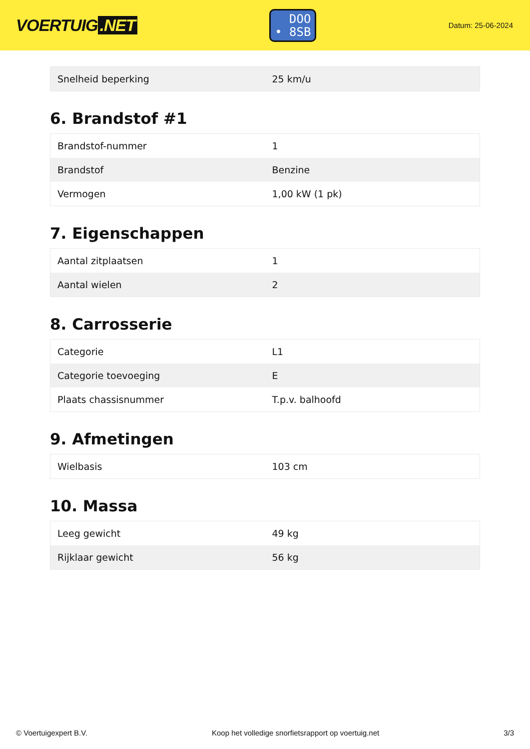VOERTUIG.NET
DOO
• 8SB
Datum: 25-06-2024
| Snelheid beperking | 25 km/u |
6. Brandstof #1
| Brandstof-nummer | 1 |
| Brandstof | Benzine |
| Vermogen | 1,00 kW (1 pk) |
7. Eigenschappen
| Aantal zitplaatsen | 1 |
| Aantal wielen | 2 |
8. Carrosserie
| Categorie | L1 |
| Categorie toevoeging | E |
| Plaats chassisnummer | T.p.v. balhoofd |
9. Afmetingen
| Wielbasis | 103 cm |
10. Massa
| Leeg gewicht | 49 kg |
| Rijklaar gewicht | 56 kg |
© Voertuigexpert B.V. Koop het volledige snorfietsrapport op voertuig.net 3/3